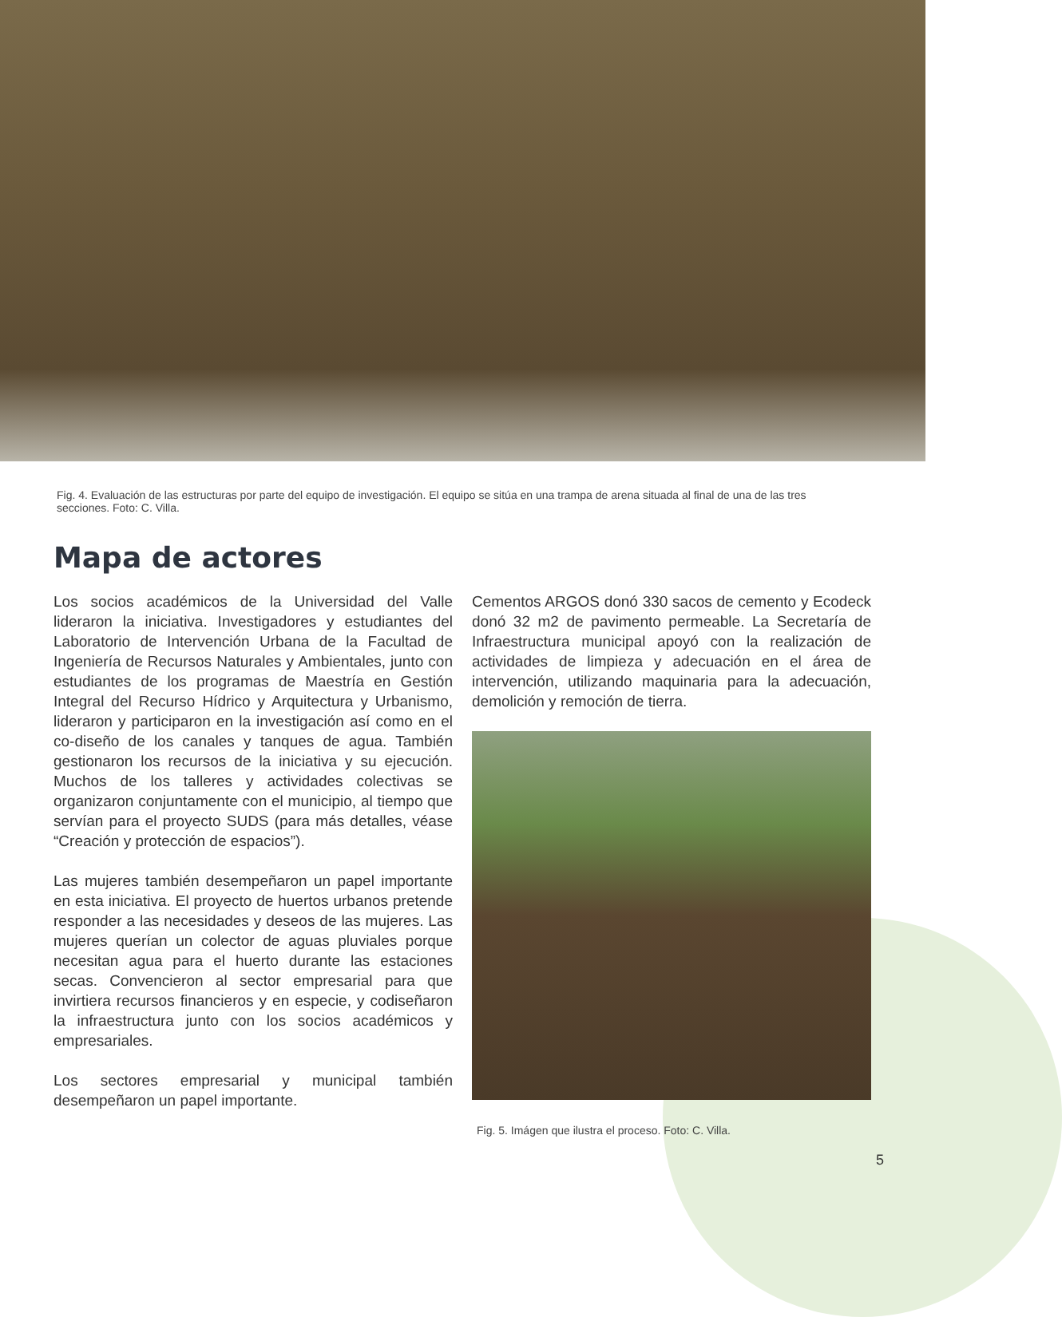Fig. 4. Evaluación de las estructuras por parte del equipo de investigación. El equipo se sitúa en una trampa de arena situada al final de una de las tres secciones. Foto: C. Villa.
Mapa de actores
Los socios académicos de la Universidad del Valle lideraron la iniciativa. Investigadores y estudiantes del Laboratorio de Intervención Urbana de la Facultad de Ingeniería de Recursos Naturales y Ambientales, junto con estudiantes de los programas de Maestría en Gestión Integral del Recurso Hídrico y Arquitectura y Urbanismo, lideraron y participaron en la investigación así como en el co-diseño de los canales y tanques de agua. También gestionaron los recursos de la iniciativa y su ejecución. Muchos de los talleres y actividades colectivas se organizaron conjuntamente con el municipio, al tiempo que servían para el proyecto SUDS (para más detalles, véase “Creación y protección de espacios”).
Las mujeres también desempeñaron un papel importante en esta iniciativa. El proyecto de huertos urbanos pretende responder a las necesidades y deseos de las mujeres. Las mujeres querían un colector de aguas pluviales porque necesitan agua para el huerto durante las estaciones secas. Convencieron al sector empresarial para que invirtiera recursos financieros y en especie, y codiseñaron la infraestructura junto con los socios académicos y empresariales.
Los sectores empresarial y municipal también desempeñaron un papel importante.
Cementos ARGOS donó 330 sacos de cemento y Ecodeck donó 32 m2 de pavimento permeable. La Secretaría de Infraestructura municipal apoyó con la realización de actividades de limpieza y adecuación en el área de intervención, utilizando maquinaria para la adecuación, demolición y remoción de tierra.
Fig. 5. Imágen que ilustra el proceso. Foto: C. Villa.
5